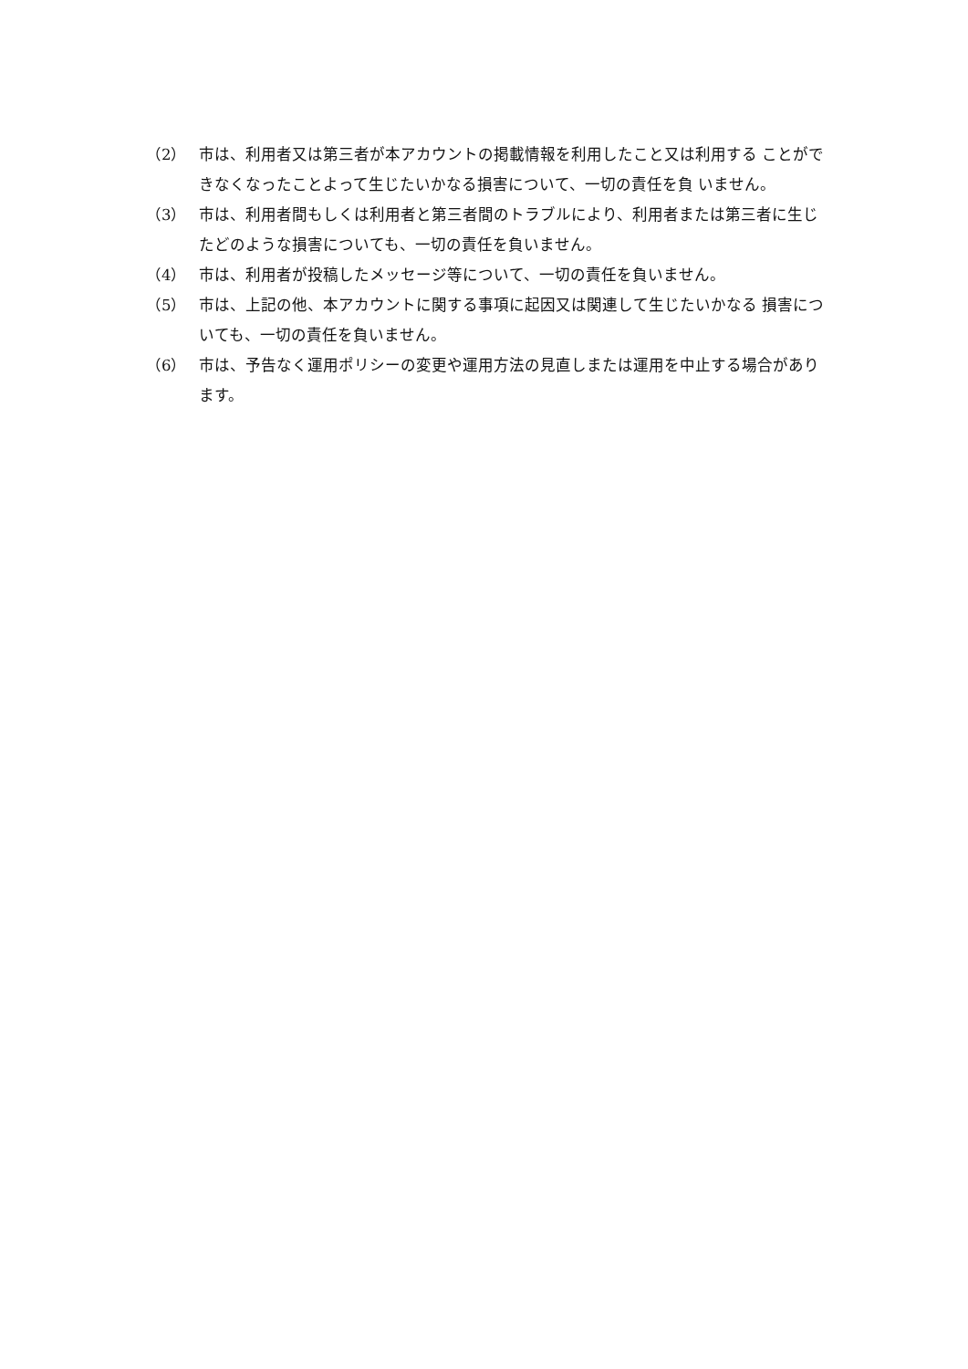（2） 市は、利用者又は第三者が本アカウントの掲載情報を利用したこと又は利用する ことができなくなったことよって生じたいかなる損害について、一切の責任を負 いません。
（3） 市は、利用者間もしくは利用者と第三者間のトラブルにより、利用者または第三者に生じたどのような損害についても、一切の責任を負いません。
（4） 市は、利用者が投稿したメッセージ等について、一切の責任を負いません。
（5） 市は、上記の他、本アカウントに関する事項に起因又は関連して生じたいかなる 損害についても、一切の責任を負いません。
（6） 市は、予告なく運用ポリシーの変更や運用方法の見直しまたは運用を中止する場合があります。